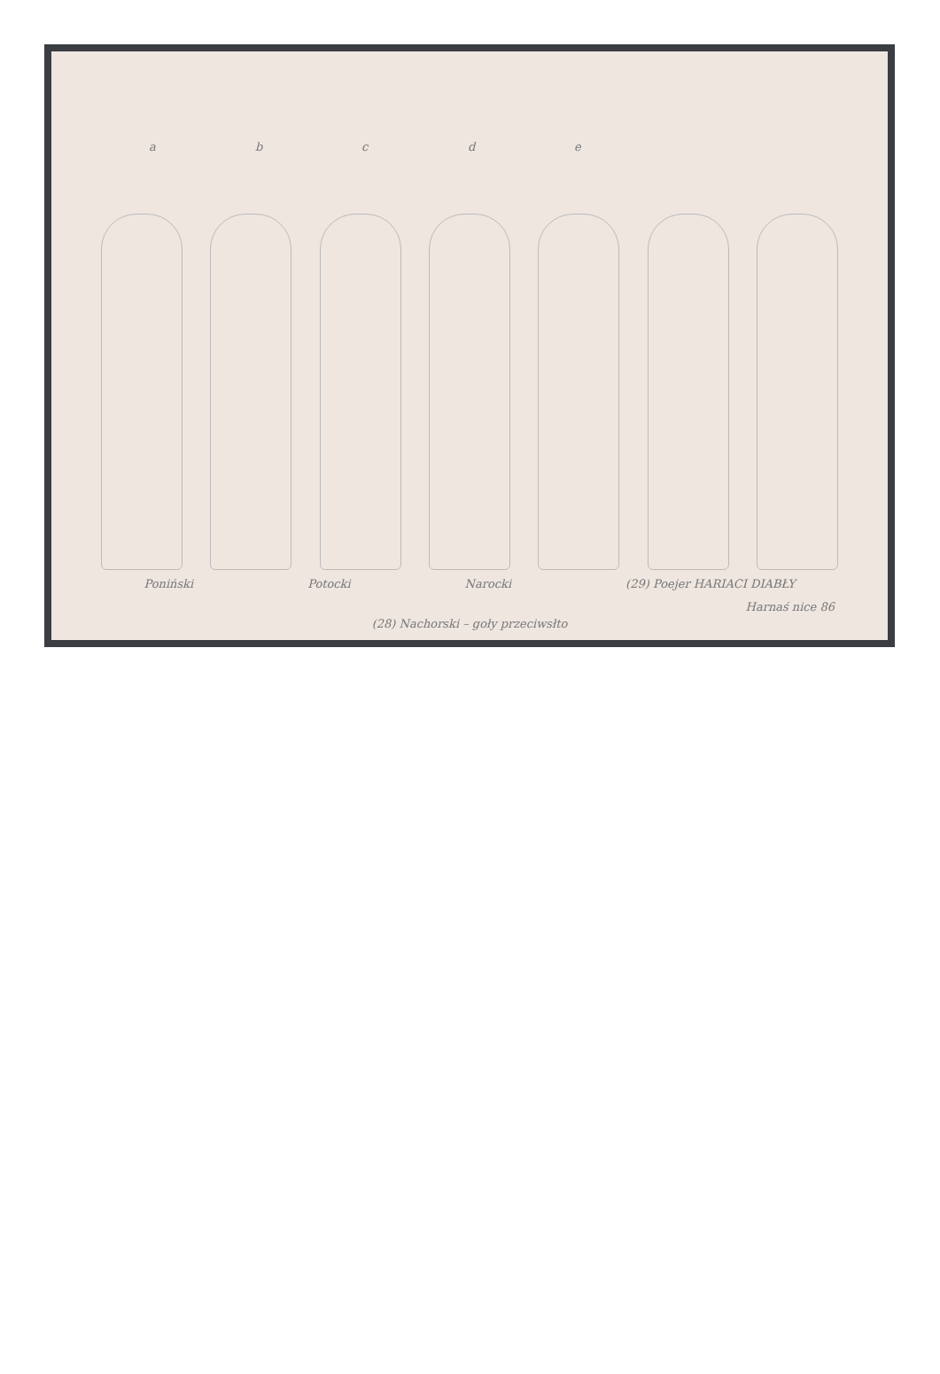abcde
Poniński Potocki Narocki (29) Poejer HARIACI DIABŁY
(28) Nachorski – goły przeciwsłto
Harnaś nice 86